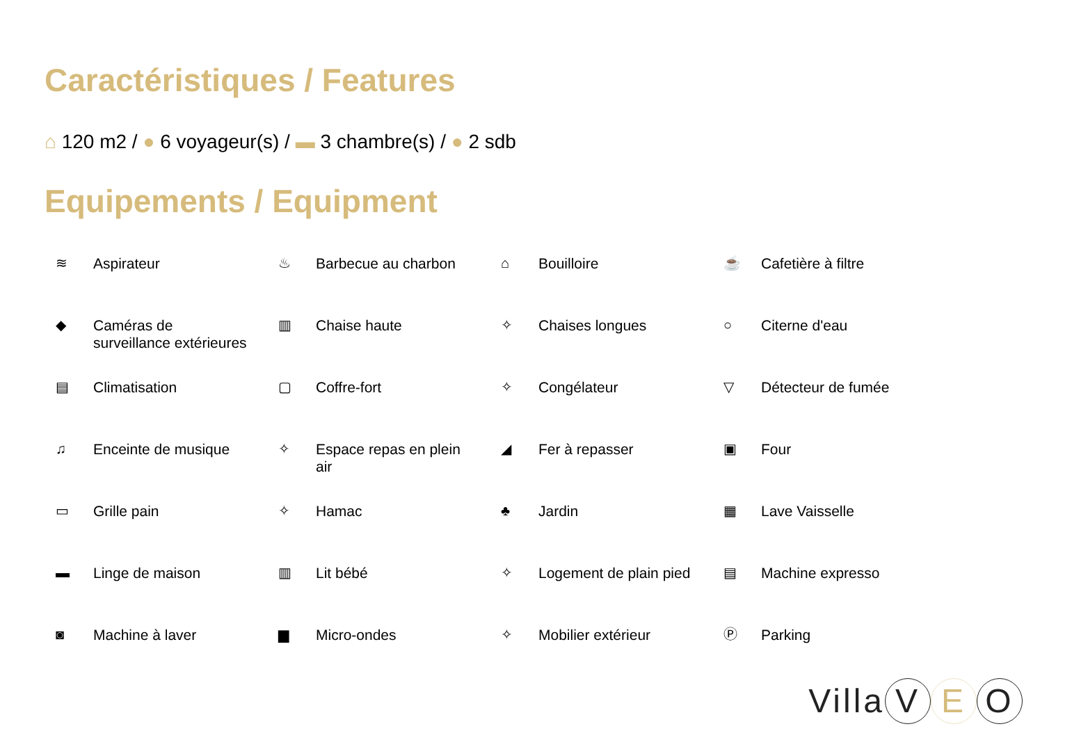Caractéristiques / Features
⌂ 120 m2 / ● 6 voyageur(s) / ▬ 3 chambre(s) / ● 2 sdb
Equipements / Equipment
≋ Aspirateur
♨ Barbecue au charbon
⌂ Bouilloire
☕ Cafetière à filtre
◆ Caméras de
surveillance extérieures
▥ Chaise haute
✧ Chaises longues
○ Citerne d'eau
▤ Climatisation
▢ Coffre-fort
✧ Congélateur
▽ Détecteur de fumée
♫ Enceinte de musique
✧ Espace repas en plein
air
◢ Fer à repasser
▣ Four
▭ Grille pain
✧ Hamac
♣ Jardin
▦ Lave Vaisselle
▬ Linge de maison
▥ Lit bébé
✧ Logement de plain pied
▤ Machine expresso
◙ Machine à laver
▆ Micro-ondes
✧ Mobilier extérieur
Ⓟ Parking
Villa V E O